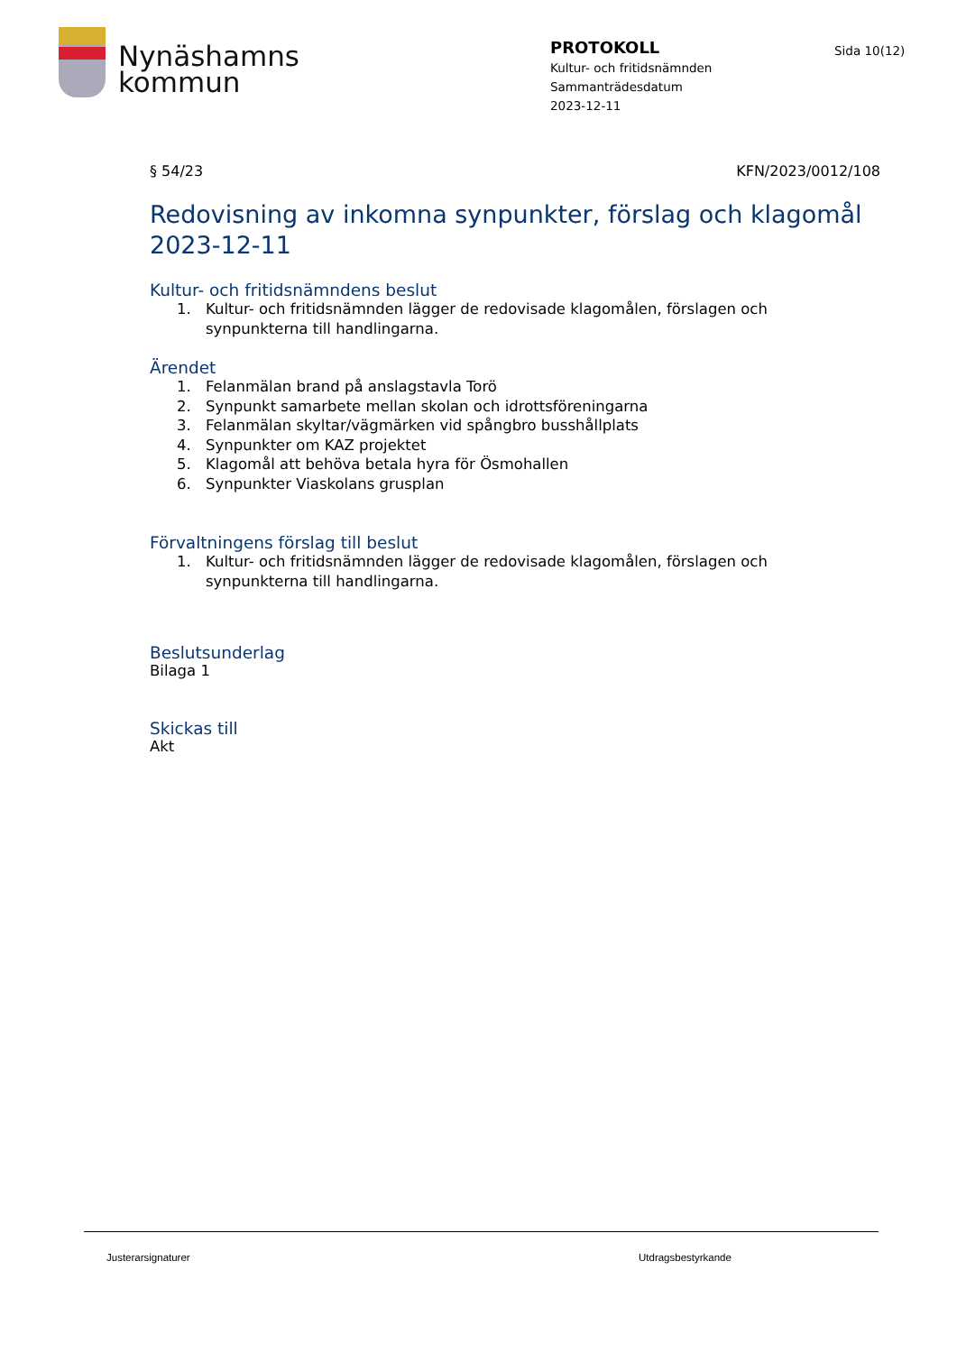Nynäshamns
kommun
PROTOKOLL
Kultur- och fritidsnämnden
Sammanträdesdatum
2023-12-11
Sida 10(12)
§ 54/23 KFN/2023/0012/108
Redovisning av inkomna synpunkter, förslag och klagomål 2023-12-11
Kultur- och fritidsnämndens beslut
1. Kultur- och fritidsnämnden lägger de redovisade klagomålen, förslagen och synpunkterna till handlingarna.
Ärendet
1. Felanmälan brand på anslagstavla Torö
2. Synpunkt samarbete mellan skolan och idrottsföreningarna
3. Felanmälan skyltar/vägmärken vid spångbro busshållplats
4. Synpunkter om KAZ projektet
5. Klagomål att behöva betala hyra för Ösmohallen
6. Synpunkter Viaskolans grusplan
Förvaltningens förslag till beslut
1. Kultur- och fritidsnämnden lägger de redovisade klagomålen, förslagen och synpunkterna till handlingarna.
Beslutsunderlag
Bilaga 1
Skickas till
Akt
Justerarsignaturer Utdragsbestyrkande